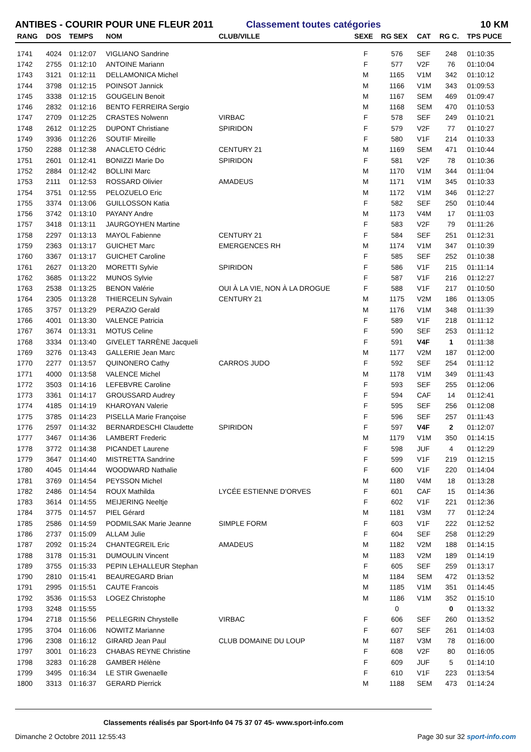ANTIBES - COURIR POUR UNE FLEUR 2011 Classement toutes catégories
10 KM
| RANG | DOS | TEMPS | NOM | CLUB/VILLE | SEXE | RG SEX | CAT | RG C. | TPS PUCE |
| --- | --- | --- | --- | --- | --- | --- | --- | --- | --- |
| 1741 | 4024 | 01:12:07 | VIGLIANO Sandrine | | F | 576 | SEF | 248 | 01:10:35 |
| 1742 | 2755 | 01:12:10 | ANTOINE Mariann | | F | 577 | V2F | 76 | 01:10:04 |
| 1743 | 3121 | 01:12:11 | DELLAMONICA Michel | | M | 1165 | V1M | 342 | 01:10:12 |
| 1744 | 3798 | 01:12:15 | POINSOT Jannick | | M | 1166 | V1M | 343 | 01:09:53 |
| 1745 | 3338 | 01:12:15 | GOUGELIN Benoit | | M | 1167 | SEM | 469 | 01:09:47 |
| 1746 | 2832 | 01:12:16 | BENTO FERREIRA Sergio | | M | 1168 | SEM | 470 | 01:10:53 |
| 1747 | 2709 | 01:12:25 | CRASTES Nolwenn | VIRBAC | F | 578 | SEF | 249 | 01:10:21 |
| 1748 | 2612 | 01:12:25 | DUPONT Christiane | SPIRIDON | F | 579 | V2F | 77 | 01:10:27 |
| 1749 | 3936 | 01:12:26 | SOUTIF Mireille | | F | 580 | V1F | 214 | 01:10:33 |
| 1750 | 2288 | 01:12:38 | ANACLETO Cédric | CENTURY 21 | M | 1169 | SEM | 471 | 01:10:44 |
| 1751 | 2601 | 01:12:41 | BONIZZI Marie Do | SPIRIDON | F | 581 | V2F | 78 | 01:10:36 |
| 1752 | 2884 | 01:12:42 | BOLLINI Marc | | M | 1170 | V1M | 344 | 01:11:04 |
| 1753 | 2111 | 01:12:53 | ROSSARD Olivier | AMADEUS | M | 1171 | V1M | 345 | 01:10:33 |
| 1754 | 3751 | 01:12:55 | PELOZUELO Eric | | M | 1172 | V1M | 346 | 01:12:27 |
| 1755 | 3374 | 01:13:06 | GUILLOSSON Katia | | F | 582 | SEF | 250 | 01:10:44 |
| 1756 | 3742 | 01:13:10 | PAYANY Andre | | M | 1173 | V4M | 17 | 01:11:03 |
| 1757 | 3418 | 01:13:11 | JAURGOYHEN Martine | | F | 583 | V2F | 79 | 01:11:26 |
| 1758 | 2297 | 01:13:13 | MAYOL Fabienne | CENTURY 21 | F | 584 | SEF | 251 | 01:12:31 |
| 1759 | 2363 | 01:13:17 | GUICHET Marc | EMERGENCES RH | M | 1174 | V1M | 347 | 01:10:39 |
| 1760 | 3367 | 01:13:17 | GUICHET Caroline | | F | 585 | SEF | 252 | 01:10:38 |
| 1761 | 2627 | 01:13:20 | MORETTI Sylvie | SPIRIDON | F | 586 | V1F | 215 | 01:11:14 |
| 1762 | 3685 | 01:13:22 | MUNOS Sylvie | | F | 587 | V1F | 216 | 01:12:27 |
| 1763 | 2538 | 01:13:25 | BENON Valérie | OUI À LA VIE, NON À LA DROGUE | F | 588 | V1F | 217 | 01:10:50 |
| 1764 | 2305 | 01:13:28 | THIERCELIN Sylvain | CENTURY 21 | M | 1175 | V2M | 186 | 01:13:05 |
| 1765 | 3757 | 01:13:29 | PERAZIO Gerald | | M | 1176 | V1M | 348 | 01:11:39 |
| 1766 | 4001 | 01:13:30 | VALENCE Patricia | | F | 589 | V1F | 218 | 01:11:12 |
| 1767 | 3674 | 01:13:31 | MOTUS Celine | | F | 590 | SEF | 253 | 01:11:12 |
| 1768 | 3334 | 01:13:40 | GIVELET TARRÈNE Jacqueli | | F | 591 | V4F | 1 | 01:11:38 |
| 1769 | 3276 | 01:13:43 | GALLERIE Jean Marc | | M | 1177 | V2M | 187 | 01:12:00 |
| 1770 | 2277 | 01:13:57 | QUINONERO Cathy | CARROS JUDO | F | 592 | SEF | 254 | 01:11:12 |
| 1771 | 4000 | 01:13:58 | VALENCE Michel | | M | 1178 | V1M | 349 | 01:11:43 |
| 1772 | 3503 | 01:14:16 | LEFEBVRE Caroline | | F | 593 | SEF | 255 | 01:12:06 |
| 1773 | 3361 | 01:14:17 | GROUSSARD Audrey | | F | 594 | CAF | 14 | 01:12:41 |
| 1774 | 4185 | 01:14:19 | KHAROYAN Valerie | | F | 595 | SEF | 256 | 01:12:08 |
| 1775 | 3785 | 01:14:23 | PISELLA Marie Françoise | | F | 596 | SEF | 257 | 01:11:43 |
| 1776 | 2597 | 01:14:32 | BERNARDESCHI Claudette | SPIRIDON | F | 597 | V4F | 2 | 01:12:07 |
| 1777 | 3467 | 01:14:36 | LAMBERT Frederic | | M | 1179 | V1M | 350 | 01:14:15 |
| 1778 | 3772 | 01:14:38 | PICANDET Laurene | | F | 598 | JUF | 4 | 01:12:29 |
| 1779 | 3647 | 01:14:40 | MISTRETTA Sandrine | | F | 599 | V1F | 219 | 01:12:15 |
| 1780 | 4045 | 01:14:44 | WOODWARD Nathalie | | F | 600 | V1F | 220 | 01:14:04 |
| 1781 | 3769 | 01:14:54 | PEYSSON Michel | | M | 1180 | V4M | 18 | 01:13:28 |
| 1782 | 2486 | 01:14:54 | ROUX Mathilda | LYCÉE ESTIENNE D'ORVES | F | 601 | CAF | 15 | 01:14:36 |
| 1783 | 3614 | 01:14:55 | MEIJERING Neeltje | | F | 602 | V1F | 221 | 01:12:36 |
| 1784 | 3775 | 01:14:57 | PIEL Gérard | | M | 1181 | V3M | 77 | 01:12:24 |
| 1785 | 2586 | 01:14:59 | PODMILSAK Marie Jeanne | SIMPLE FORM | F | 603 | V1F | 222 | 01:12:52 |
| 1786 | 2737 | 01:15:09 | ALLAM Julie | | F | 604 | SEF | 258 | 01:12:29 |
| 1787 | 2092 | 01:15:24 | CHANTEGREIL Eric | AMADEUS | M | 1182 | V2M | 188 | 01:14:15 |
| 1788 | 3178 | 01:15:31 | DUMOULIN Vincent | | M | 1183 | V2M | 189 | 01:14:19 |
| 1789 | 3755 | 01:15:33 | PEPIN LEHALLEUR Stephan | | F | 605 | SEF | 259 | 01:13:17 |
| 1790 | 2810 | 01:15:41 | BEAUREGARD Brian | | M | 1184 | SEM | 472 | 01:13:52 |
| 1791 | 2995 | 01:15:51 | CAUTE Francois | | M | 1185 | V1M | 351 | 01:14:45 |
| 1792 | 3536 | 01:15:53 | LOGEZ Christophe | | M | 1186 | V1M | 352 | 01:15:10 |
| 1793 | 3248 | 01:15:55 | | | | 0 | | 0 | 01:13:32 |
| 1794 | 2718 | 01:15:56 | PELLEGRIN Chrystelle | VIRBAC | F | 606 | SEF | 260 | 01:13:52 |
| 1795 | 3704 | 01:16:06 | NOWITZ Marianne | | F | 607 | SEF | 261 | 01:14:03 |
| 1796 | 2308 | 01:16:12 | GIRARD Jean Paul | CLUB DOMAINE DU LOUP | M | 1187 | V3M | 78 | 01:16:00 |
| 1797 | 3001 | 01:16:23 | CHABAS REYNE Christine | | F | 608 | V2F | 80 | 01:16:05 |
| 1798 | 3283 | 01:16:28 | GAMBER Hélène | | F | 609 | JUF | 5 | 01:14:10 |
| 1799 | 3495 | 01:16:34 | LE STIR Gwenaelle | | F | 610 | V1F | 223 | 01:13:54 |
| 1800 | 3313 | 01:16:37 | GERARD Pierrick | | M | 1188 | SEM | 473 | 01:14:24 |
Classements réalisés par Sport-Info 04 75 37 07 45- www.sport-info.com
Dimanche 2 Octobre 2011 12:55:43 Page 30 sur 32 sport-info.com